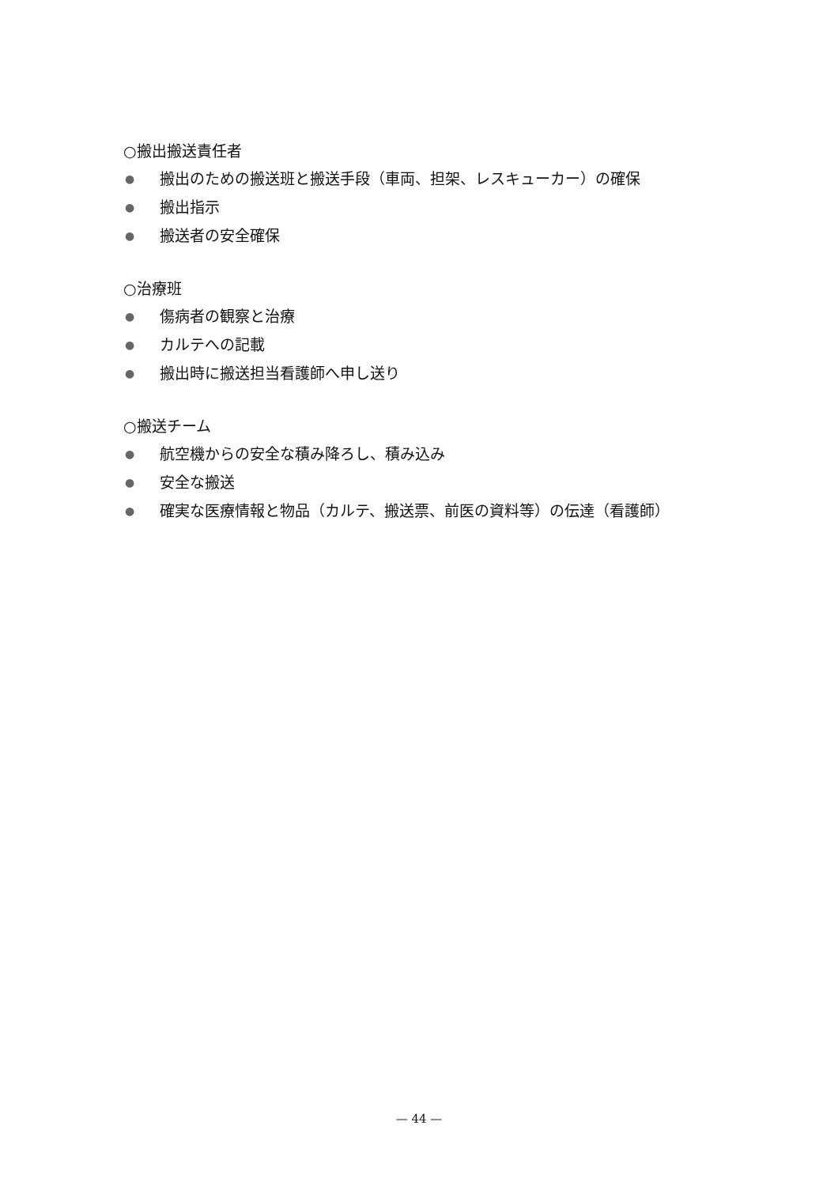○搬出搬送責任者
● 搬出のための搬送班と搬送手段（車両、担架、レスキューカー）の確保
● 搬出指示
● 搬送者の安全確保
○治療班
● 傷病者の観察と治療
● カルテへの記載
● 搬出時に搬送担当看護師へ申し送り
○搬送チーム
● 航空機からの安全な積み降ろし、積み込み
● 安全な搬送
● 確実な医療情報と物品（カルテ、搬送票、前医の資料等）の伝達（看護師）
— 44 —